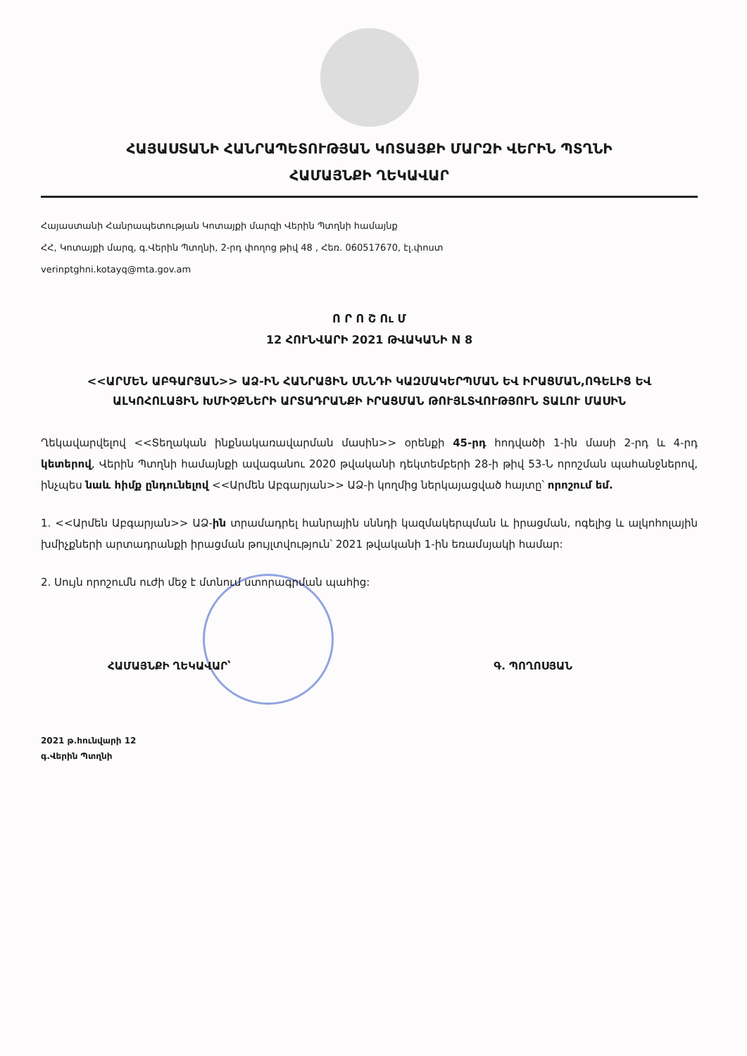ՀԱՅԱՍՏԱՆԻ ՀԱՆՐԱՊԵՏՈՒԹՅԱՆ ԿՈՏԱՅՔԻ ՄԱՐԶԻ ՎԵՐԻՆ ՊՏՂՆԻ
ՀԱՄԱՅՆՔԻ ՂԵԿԱՎԱՐ
Հայաստանի Հանրապետության Կոտայքի մարզի Վերին Պտղնի համայնք
ՀՀ, Կոտայքի մարզ, գ.Վերին Պտղնի, 2-րդ փողոց թիվ 48 , Հեռ. 060517670, էլ.փոստ
verinptghni.kotayq@mta.gov.am
Ո Ր Ո Շ Ու Մ
12 ՀՈՒՆՎԱՐԻ 2021 ԹՎԱԿԱՆԻ N 8
<<ԱՐՄԵՆ ԱԲԳԱՐՅԱՆ>> ԱՁ-ԻՆ ՀԱՆՐԱՅԻՆ ՍՆՆԴԻ ԿԱԶՄԱԿԵՐՊՄԱՆ ԵՎ ԻՐԱՑՄԱՆ,ՈԳԵԼԻՑ ԵՎ ԱԼԿՈՀՈԼԱՅԻՆ ԽՄԻՉՔՆԵՐԻ ԱՐՏԱԴՐԱՆՔԻ ԻՐԱՑՄԱՆ ԹՈՒՅԼՏՎՈՒԹՅՈՒՆ ՏԱԼՈՒ ՄԱՍԻՆ
Ղեկավարվելով <<Տեղական ինքնակառավարման մասին>> օրենքի 45-րդ հոդվածի 1-ին մասի 2-րդ և 4-րդ կետերով, Վերին Պտղնի համայնքի ավագանու 2020 թվականի դեկտեմբերի 28-ի թիվ 53-Ն որոշման պահանջներով, ինչպես նաև հիմք ընդունելով <<Արմեն Աբգարյան>> ԱՁ-ի կողմից ներկայացված հայտը՝ որոշում եմ.
1. <<Արմեն Աբգարյան>> ԱՁ-ին տրամադրել հանրային սննդի կազմակերպման և իրացման, ոգելից և ալկոհոլային խմիչքների արտադրանքի իրացման թույլտվություն՝ 2021 թվականի 1-ին եռամսյակի համար:
2. Սույն որոշումն ուժի մեջ է մտնում ստորագրման պահից:
ՀԱՄԱՅՆՔԻ ՂԵԿԱՎԱՐ՝ Գ. ՊՈՂՈՍՅԱՆ
2021 թ.հունվարի 12
գ.Վերին Պտղնի